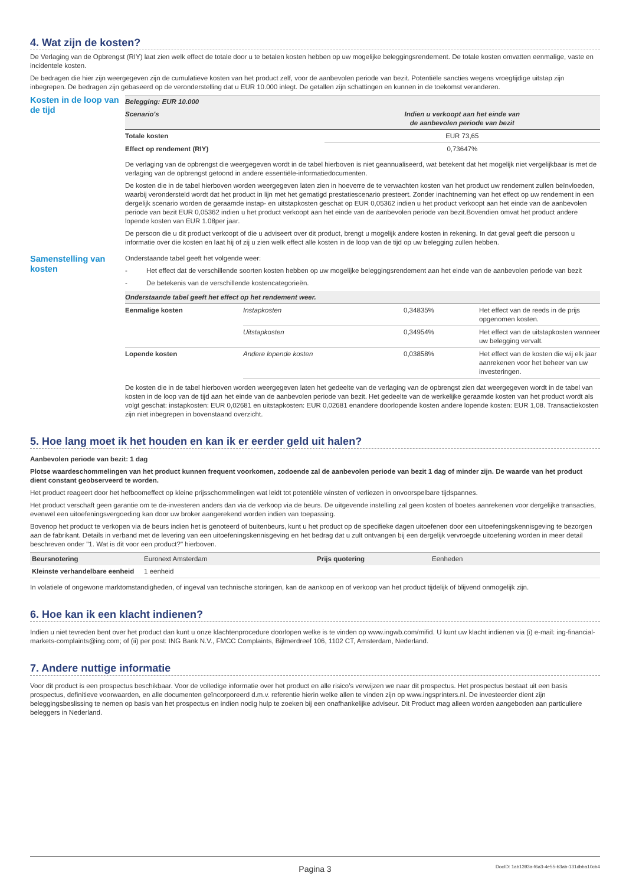4. Wat zijn de kosten?
De Verlaging van de Opbrengst (RIY) laat zien welk effect de totale door u te betalen kosten hebben op uw mogelijke beleggingsrendement. De totale kosten omvatten eenmalige, vaste en incidentele kosten.
De bedragen die hier zijn weergegeven zijn de cumulatieve kosten van het product zelf, voor de aanbevolen periode van bezit. Potentiële sancties wegens vroegtijdige uitstap zijn inbegrepen. De bedragen zijn gebaseerd op de veronderstelling dat u EUR 10.000 inlegt. De getallen zijn schattingen en kunnen in de toekomst veranderen.
Kosten in de loop van de tijd
| Belegging: EUR 10.000 | |
| --- | --- |
| Scenario's | Indien u verkoopt aan het einde van de aanbevolen periode van bezit |
| Totale kosten | EUR 73,65 |
| Effect op rendement (RIY) | 0,73647% |
De verlaging van de opbrengst die weergegeven wordt in de tabel hierboven is niet geannualiseerd, wat betekent dat het mogelijk niet vergelijkbaar is met de verlaging van de opbrengst getoond in andere essentiële-informatiedocumenten.
De kosten die in de tabel hierboven worden weergegeven laten zien in hoeverre de te verwachten kosten van het product uw rendement zullen beïnvloeden, waarbij verondersteld wordt dat het product in lijn met het gematigd prestatiescenario presteert. Zonder inachtneming van het effect op uw rendement in een dergelijk scenario worden de geraamde instap- en uitstapkosten geschat op EUR 0,05362 indien u het product verkoopt aan het einde van de aanbevolen periode van bezit EUR 0,05362 indien u het product verkoopt aan het einde van de aanbevolen periode van bezit.Bovendien omvat het product andere lopende kosten van EUR 1.08per jaar.
De persoon die u dit product verkoopt of die u adviseert over dit product, brengt u mogelijk andere kosten in rekening. In dat geval geeft die persoon u informatie over die kosten en laat hij of zij u zien welk effect alle kosten in de loop van de tijd op uw belegging zullen hebben.
Samenstelling van kosten
Onderstaande tabel geeft het volgende weer:
- Het effect dat de verschillende soorten kosten hebben op uw mogelijke beleggingsrendement aan het einde van de aanbevolen periode van bezit
- De betekenis van de verschillende kostencategorieën.
| Onderstaande tabel geeft het effect op het rendement weer. | | | |
| --- | --- | --- | --- |
| Eenmalige kosten | Instapkosten | 0,34835% | Het effect van de reeds in de prijs opgenomen kosten. |
| | Uitstapkosten | 0,34954% | Het effect van de uitstapkosten wanneer uw belegging vervalt. |
| Lopende kosten | Andere lopende kosten | 0,03858% | Het effect van de kosten die wij elk jaar aanrekenen voor het beheer van uw investeringen. |
De kosten die in de tabel hierboven worden weergegeven laten het gedeelte van de verlaging van de opbrengst zien dat weergegeven wordt in de tabel van kosten in de loop van de tijd aan het einde van de aanbevolen periode van bezit. Het gedeelte van de werkelijke geraamde kosten van het product wordt als volgt geschat: instapkosten: EUR 0,02681 en uitstapkosten: EUR 0,02681 enandere doorlopende kosten andere lopende kosten: EUR 1,08. Transactiekosten zijn niet inbegrepen in bovenstaand overzicht.
5. Hoe lang moet ik het houden en kan ik er eerder geld uit halen?
Aanbevolen periode van bezit: 1 dag
Plotse waardeschommelingen van het product kunnen frequent voorkomen, zodoende zal de aanbevolen periode van bezit 1 dag of minder zijn. De waarde van het product dient constant geobserveerd te worden.
Het product reageert door het hefboomeffect op kleine prijsschommelingen wat leidt tot potentiële winsten of verliezen in onvoorspelbare tijdspannes.
Het product verschaft geen garantie om te de-investeren anders dan via de verkoop via de beurs. De uitgevende instelling zal geen kosten of boetes aanrekenen voor dergelijke transacties, evenwel een uitoefeningsvergoeding kan door uw broker aangerekend worden indien van toepassing.
Bovenop het product te verkopen via de beurs indien het is genoteerd of buitenbeurs, kunt u het product op de specifieke dagen uitoefenen door een uitoefeningskennisgeving te bezorgen aan de fabrikant. Details in verband met de levering van een uitoefeningskennisgeving en het bedrag dat u zult ontvangen bij een dergelijk vervroegde uitoefening worden in meer detail beschreven onder "1. Wat is dit voor een product?" hierboven.
| Beursnotering | Euronext Amsterdam | Prijs quotering | Eenheden |
| Kleinste verhandelbare eenheid | 1 eenheid | | |
In volatiele of ongewone marktomstandigheden, of ingeval van technische storingen, kan de aankoop en of verkoop van het product tijdelijk of blijvend onmogelijk zijn.
6. Hoe kan ik een klacht indienen?
Indien u niet tevreden bent over het product dan kunt u onze klachtenprocedure doorlopen welke is te vinden op www.ingwb.com/mifid. U kunt uw klacht indienen via (i) e-mail: ing-financial-markets-complaints@ing.com; of (ii) per post: ING Bank N.V., FMCC Complaints, Bijlmerdreef 106, 1102 CT, Amsterdam, Nederland.
7. Andere nuttige informatie
Voor dit product is een prospectus beschikbaar. Voor de volledige informatie over het product en alle risico’s verwijzen we naar dit prospectus. Het prospectus bestaat uit een basis prospectus, definitieve voorwaarden, en alle documenten geïncorporeerd d.m.v. referentie hierin welke allen te vinden zijn op www.ingsprinters.nl. De investeerder dient zijn beleggingsbeslissing te nemen op basis van het prospectus en indien nodig hulp te zoeken bij een onafhankelijke adviseur. Dit Product mag alleen worden aangeboden aan particuliere beleggers in Nederland.
Pagina 3 DocID: 1ab1393a-f6a3-4e55-b3ab-131dbba10cb4